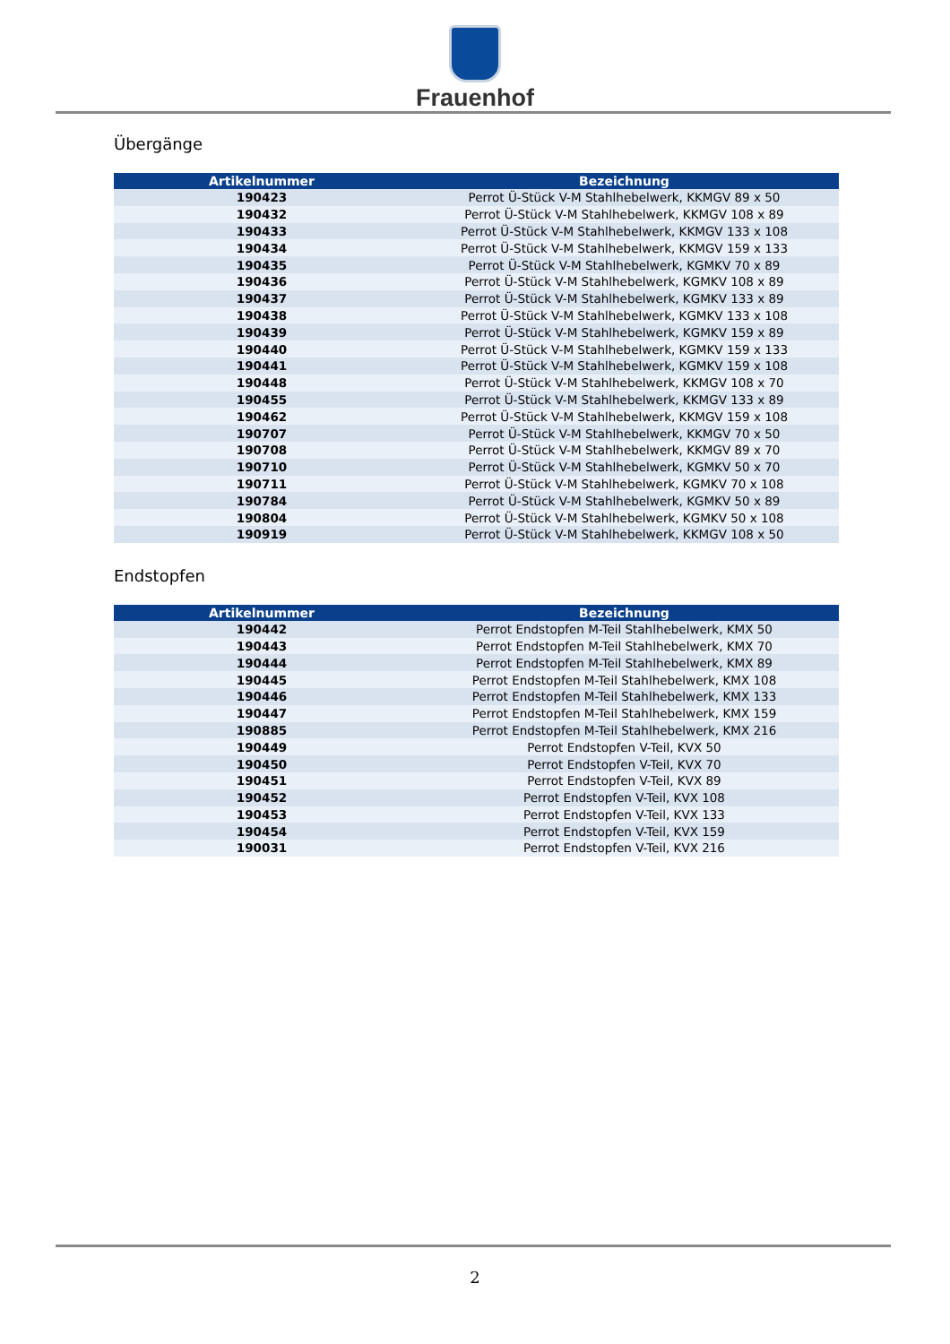Frauenhof
Übergänge
| Artikelnummer | Bezeichnung |
| --- | --- |
| 190423 | Perrot Ü-Stück V-M Stahlhebelwerk, KKMGV 89 x 50 |
| 190432 | Perrot Ü-Stück V-M Stahlhebelwerk, KKMGV 108 x 89 |
| 190433 | Perrot Ü-Stück V-M Stahlhebelwerk, KKMGV 133 x 108 |
| 190434 | Perrot Ü-Stück V-M Stahlhebelwerk, KKMGV 159 x 133 |
| 190435 | Perrot Ü-Stück V-M Stahlhebelwerk, KGMKV 70 x 89 |
| 190436 | Perrot Ü-Stück V-M Stahlhebelwerk, KGMKV 108 x 89 |
| 190437 | Perrot Ü-Stück V-M Stahlhebelwerk, KGMKV 133 x 89 |
| 190438 | Perrot Ü-Stück V-M Stahlhebelwerk, KGMKV 133 x 108 |
| 190439 | Perrot Ü-Stück V-M Stahlhebelwerk, KGMKV 159 x 89 |
| 190440 | Perrot Ü-Stück V-M Stahlhebelwerk, KGMKV 159 x 133 |
| 190441 | Perrot Ü-Stück V-M Stahlhebelwerk, KGMKV 159 x 108 |
| 190448 | Perrot Ü-Stück V-M Stahlhebelwerk, KKMGV 108 x 70 |
| 190455 | Perrot Ü-Stück V-M Stahlhebelwerk, KKMGV 133 x 89 |
| 190462 | Perrot Ü-Stück V-M Stahlhebelwerk, KKMGV 159 x 108 |
| 190707 | Perrot Ü-Stück V-M Stahlhebelwerk, KKMGV 70 x 50 |
| 190708 | Perrot Ü-Stück V-M Stahlhebelwerk, KKMGV 89 x 70 |
| 190710 | Perrot Ü-Stück V-M Stahlhebelwerk, KGMKV 50 x 70 |
| 190711 | Perrot Ü-Stück V-M Stahlhebelwerk, KGMKV 70 x 108 |
| 190784 | Perrot Ü-Stück V-M Stahlhebelwerk, KGMKV 50 x 89 |
| 190804 | Perrot Ü-Stück V-M Stahlhebelwerk, KGMKV 50 x 108 |
| 190919 | Perrot Ü-Stück V-M Stahlhebelwerk, KKMGV 108 x 50 |
Endstopfen
| Artikelnummer | Bezeichnung |
| --- | --- |
| 190442 | Perrot Endstopfen M-Teil Stahlhebelwerk, KMX 50 |
| 190443 | Perrot Endstopfen M-Teil Stahlhebelwerk, KMX 70 |
| 190444 | Perrot Endstopfen M-Teil Stahlhebelwerk, KMX 89 |
| 190445 | Perrot Endstopfen M-Teil Stahlhebelwerk, KMX 108 |
| 190446 | Perrot Endstopfen M-Teil Stahlhebelwerk, KMX 133 |
| 190447 | Perrot Endstopfen M-Teil Stahlhebelwerk, KMX 159 |
| 190885 | Perrot Endstopfen M-Teil Stahlhebelwerk, KMX 216 |
| 190449 | Perrot Endstopfen V-Teil, KVX 50 |
| 190450 | Perrot Endstopfen V-Teil, KVX 70 |
| 190451 | Perrot Endstopfen V-Teil, KVX 89 |
| 190452 | Perrot Endstopfen V-Teil, KVX 108 |
| 190453 | Perrot Endstopfen V-Teil, KVX 133 |
| 190454 | Perrot Endstopfen V-Teil, KVX 159 |
| 190031 | Perrot Endstopfen V-Teil, KVX 216 |
2